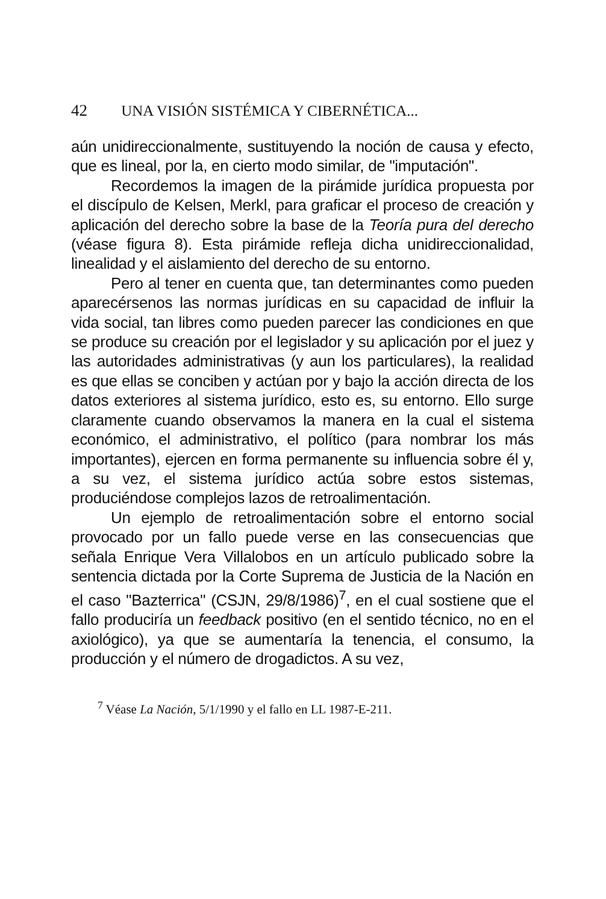42 UNA VISIÓN SISTÉMICA Y CIBERNÉTICA...
aún unidireccionalmente, sustituyendo la noción de causa y efecto, que es lineal, por la, en cierto modo similar, de "imputación".
Recordemos la imagen de la pirámide jurídica propuesta por el discípulo de Kelsen, Merkl, para graficar el proceso de creación y aplicación del derecho sobre la base de la Teoría pura del derecho (véase figura 8). Esta pirámide refleja dicha unidireccionalidad, linealidad y el aislamiento del derecho de su entorno.
Pero al tener en cuenta que, tan determinantes como pueden aparecérsenos las normas jurídicas en su capacidad de influir la vida social, tan libres como pueden parecer las condiciones en que se produce su creación por el legislador y su aplicación por el juez y las autoridades administrativas (y aun los particulares), la realidad es que ellas se conciben y actúan por y bajo la acción directa de los datos exteriores al sistema jurídico, esto es, su entorno. Ello surge claramente cuando observamos la manera en la cual el sistema económico, el administrativo, el político (para nombrar los más importantes), ejercen en forma permanente su influencia sobre él y, a su vez, el sistema jurídico actúa sobre estos sistemas, produciéndose complejos lazos de retroalimentación.
Un ejemplo de retroalimentación sobre el entorno social provocado por un fallo puede verse en las consecuencias que señala Enrique Vera Villalobos en un artículo publicado sobre la sentencia dictada por la Corte Suprema de Justicia de la Nación en el caso "Bazterrica" (CSJN, 29/8/1986)<sup>7</sup>, en el cual sostiene que el fallo produciría un feedback positivo (en el sentido técnico, no en el axiológico), ya que se aumentaría la tenencia, el consumo, la producción y el número de drogadictos. A su vez,
<sup>7</sup> Véase La Nación, 5/1/1990 y el fallo en LL 1987-E-211.